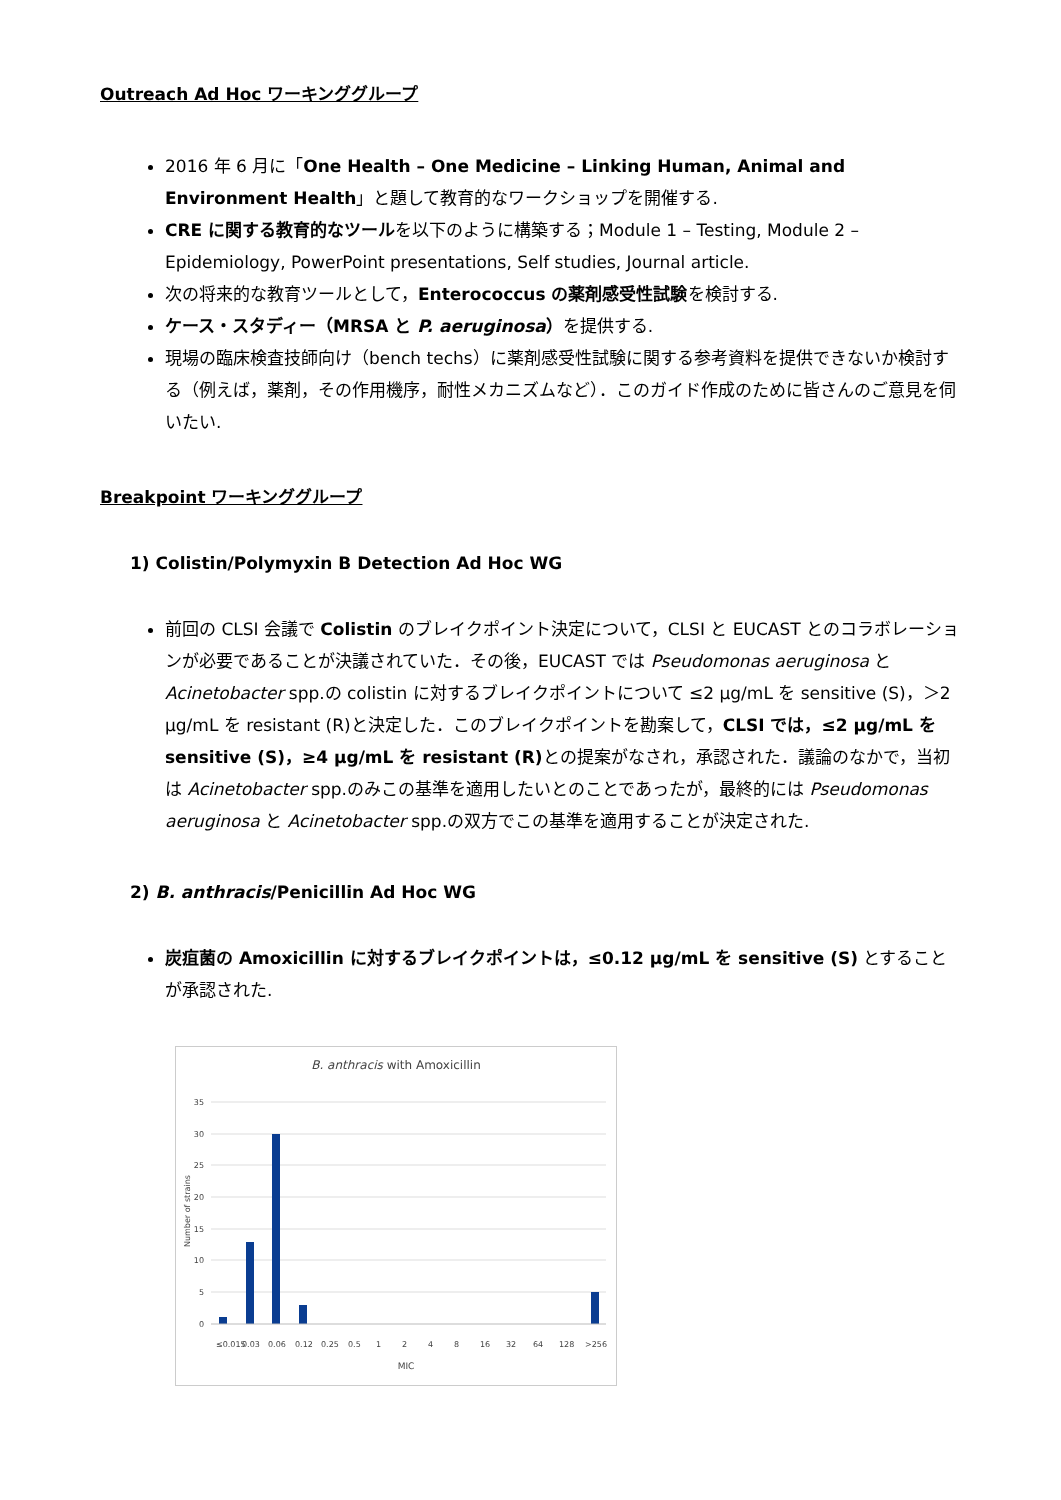Outreach Ad Hoc ワーキンググループ
2016 年 6 月に「One Health – One Medicine – Linking Human, Animal and Environment Health」と題して教育的なワークショップを開催する.
CRE に関する教育的なツールを以下のように構築する；Module 1 – Testing, Module 2 – Epidemiology, PowerPoint presentations, Self studies, Journal article.
次の将来的な教育ツールとして，Enterococcus の薬剤感受性試験を検討する.
ケース・スタディー（MRSA と P. aeruginosa）を提供する.
現場の臨床検査技師向け（bench techs）に薬剤感受性試験に関する参考資料を提供できないか検討する（例えば，薬剤，その作用機序，耐性メカニズムなど）．このガイド作成のために皆さんのご意見を伺いたい.
Breakpoint ワーキンググループ
1) Colistin/Polymyxin B Detection Ad Hoc WG
前回の CLSI 会議で Colistin のブレイクポイント決定について，CLSI と EUCAST とのコラボレーションが必要であることが決議されていた．その後，EUCAST では Pseudomonas aeruginosa と Acinetobacter spp.の colistin に対するブレイクポイントについて ≤2 μg/mL を sensitive (S)，＞2 μg/mL を resistant (R)と決定した．このブレイクポイントを勘案して，CLSI では，≤2 μg/mL を sensitive (S)，≥4 μg/mL を resistant (R) との提案がなされ，承認された．議論のなかで，当初は Acinetobacter spp.のみこの基準を適用したいとのことであったが，最終的には Pseudomonas aeruginosa と Acinetobacter spp.の双方でこの基準を適用することが決定された.
2) B. anthracis/Penicillin Ad Hoc WG
炭疽菌の Amoxicillin に対するブレイクポイントは，≤0.12 μg/mL を sensitive (S) とすることが承認された.
B. anthracis with Amoxicillin
35
30
25
20
15
10
5
0
Number of strains
≤0.015
0.03
0.06
0.12
0.25
0.5
1
2
4
8
16
32
64
128
>256
MIC